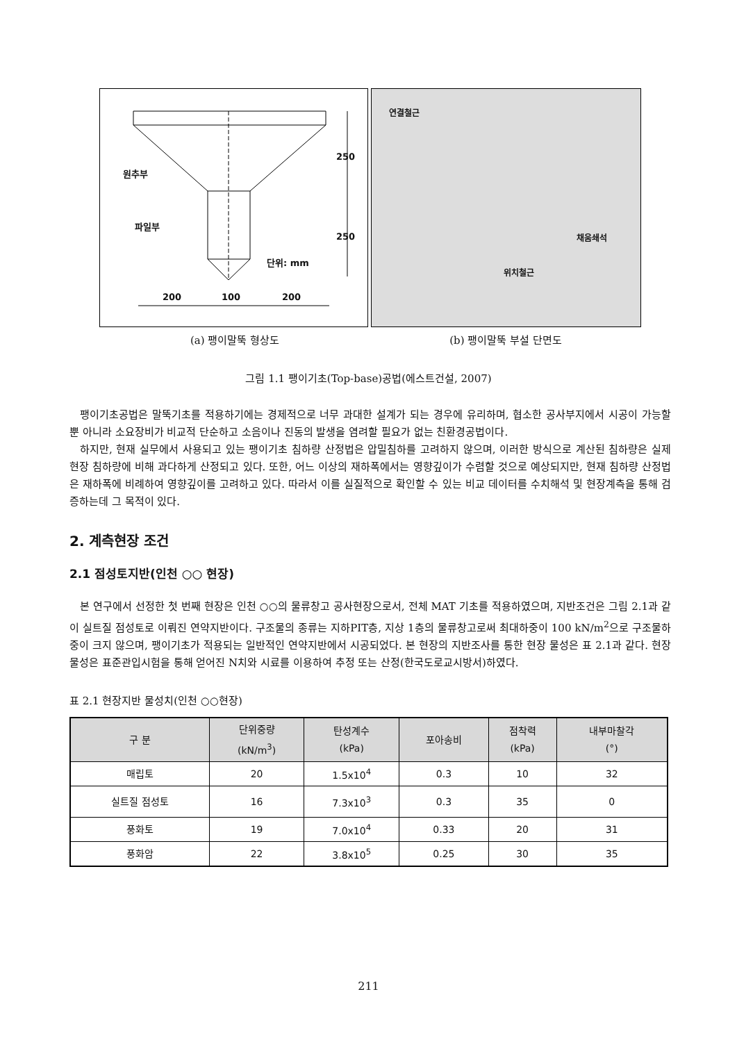원추부
파일부
단위: mm
250
250
200 100 200
연결철근
채움쇄석
위치철근
(a) 팽이말뚝 형상도 (b) 팽이말뚝 부설 단면도
그림 1.1 팽이기초(Top-base)공법(에스트건설, 2007)
팽이기초공법은 말뚝기초를 적용하기에는 경제적으로 너무 과대한 설계가 되는 경우에 유리하며, 협소한 공사부지에서 시공이 가능할 뿐 아니라 소요장비가 비교적 단순하고 소음이나 진동의 발생을 염려할 필요가 없는 친환경공법이다.
하지만, 현재 실무에서 사용되고 있는 팽이기초 침하량 산정법은 압밀침하를 고려하지 않으며, 이러한 방식으로 계산된 침하량은 실제 현장 침하량에 비해 과다하게 산정되고 있다. 또한, 어느 이상의 재하폭에서는 영향깊이가 수렴할 것으로 예상되지만, 현재 침하량 산정법은 재하폭에 비례하여 영향깊이를 고려하고 있다. 따라서 이를 실질적으로 확인할 수 있는 비교 데이터를 수치해석 및 현장계측을 통해 검증하는데 그 목적이 있다.
2. 계측현장 조건
2.1 점성토지반(인천 ○○ 현장)
본 연구에서 선정한 첫 번째 현장은 인천 ○○의 물류창고 공사현장으로서, 전체 MAT 기초를 적용하였으며, 지반조건은 그림 2.1과 같이 실트질 점성토로 이뤄진 연약지반이다. 구조물의 종류는 지하PIT층, 지상 1층의 물류창고로써 최대하중이 100 kN/m<sup>2</sup>으로 구조물하중이 크지 않으며, 팽이기초가 적용되는 일반적인 연약지반에서 시공되었다. 본 현장의 지반조사를 통한 현장 물성은 표 2.1과 같다. 현장물성은 표준관입시험을 통해 얻어진 N치와 시료를 이용하여 추정 또는 산정(한국도로교시방서)하였다.
표 2.1 현장지반 물성치(인천 ○○현장)
| 구 분 | 단위중량 (kN/m<sup>3</sup>) | 탄성계수 (kPa) | 포아송비 | 점착력 (kPa) | 내부마찰각 (°) |
| --- | --- | --- | --- | --- | --- |
| 매립토 | 20 | 1.5x10<sup>4</sup> | 0.3 | 10 | 32 |
| 실트질 점성토 | 16 | 7.3x10<sup>3</sup> | 0.3 | 35 | 0 |
| 풍화토 | 19 | 7.0x10<sup>4</sup> | 0.33 | 20 | 31 |
| 풍화암 | 22 | 3.8x10<sup>5</sup> | 0.25 | 30 | 35 |
211